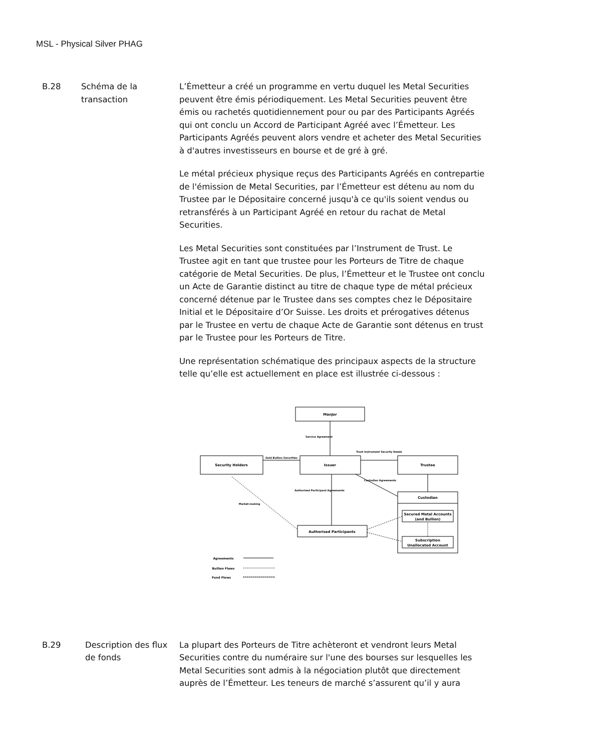MSL - Physical Silver PHAG
B.28 Schéma de la transaction
L’Émetteur a créé un programme en vertu duquel les Metal Securities peuvent être émis périodiquement. Les Metal Securities peuvent être émis ou rachetés quotidiennement pour ou par des Participants Agréés qui ont conclu un Accord de Participant Agréé avec l’Émetteur. Les Participants Agréés peuvent alors vendre et acheter des Metal Securities à d'autres investisseurs en bourse et de gré à gré.
Le métal précieux physique reçus des Participants Agréés en contrepartie de l'émission de Metal Securities, par l’Émetteur est détenu au nom du Trustee par le Dépositaire concerné jusqu'à ce qu'ils soient vendus ou retransférés à un Participant Agréé en retour du rachat de Metal Securities.
Les Metal Securities sont constituées par l’Instrument de Trust. Le Trustee agit en tant que trustee pour les Porteurs de Titre de chaque catégorie de Metal Securities. De plus, l’Émetteur et le Trustee ont conclu un Acte de Garantie distinct au titre de chaque type de métal précieux concerné détenue par le Trustee dans ses comptes chez le Dépositaire Initial et le Dépositaire d’Or Suisse. Les droits et prérogatives détenus par le Trustee en vertu de chaque Acte de Garantie sont détenus en trust par le Trustee pour les Porteurs de Titre.
Une représentation schématique des principaux aspects de la structure telle qu’elle est actuellement en place est illustrée ci-dessous :
ManJer
Security Holders
Issuer
Trustee
Custodian
Secured Metal Accounts
(and Bullion)
Subscription
Unallocated Account
Authorised Participants
Gold Bullion Securities
Trust Instrument Security Deeds
Service Agreement
Custodian Agreements
Authorised Participant Agreements
Market-making
Agreements
Bullion Flows
Fund Flows
B.29 Description des flux de fonds
La plupart des Porteurs de Titre achèteront et vendront leurs Metal Securities contre du numéraire sur l'une des bourses sur lesquelles les Metal Securities sont admis à la négociation plutôt que directement auprès de l’Émetteur. Les teneurs de marché s’assurent qu’il y aura